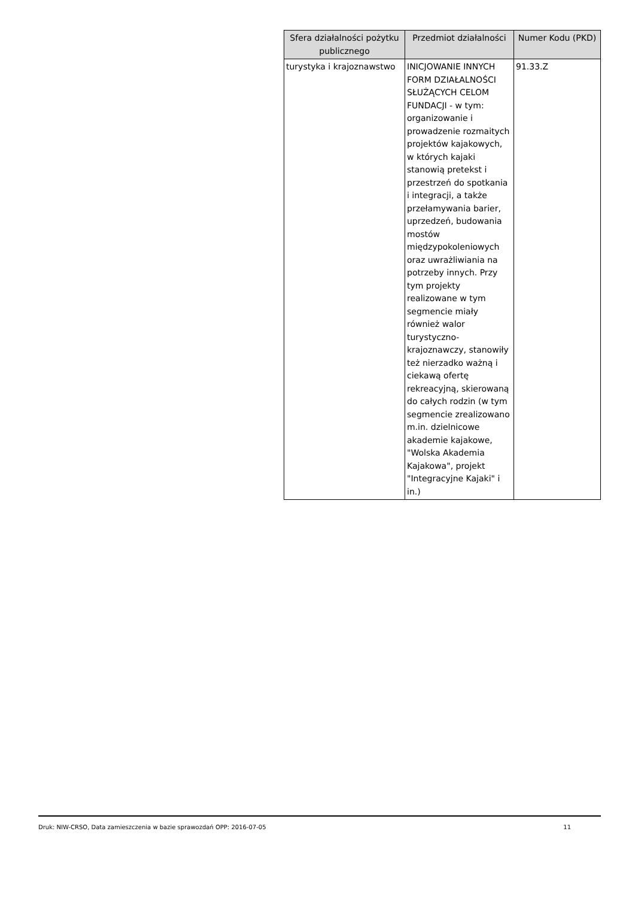| Sfera działalności pożytku publicznego | Przedmiot działalności | Numer Kodu (PKD) |
| --- | --- | --- |
| turystyka i krajoznawstwo | INICJOWANIE INNYCH FORM DZIAŁALNOŚCI SŁUŻĄCYCH CELOM FUNDACJI - w tym: organizowanie i prowadzenie rozmaitych projektów kajakowych, w których kajaki stanowią pretekst i przestrzeń do spotkania i integracji, a także przełamywania barier, uprzedzeń, budowania mostów międzypokoleniowych oraz uwrażliwiania na potrzeby innych. Przy tym projekty realizowane w tym segmencie miały również walor turystyczno-krajoznawczy, stanowiły też nierzadko ważną i ciekawą ofertę rekreacyjną, skierowaną do całych rodzin (w tym segmencie zrealizowano m.in. dzielnicowe akademie kajakowe, "Wolska Akademia Kajakowa", projekt "Integracyjne Kajaki" i in.) | 91.33.Z |
Druk: NIW-CRSO, Data zamieszczenia w bazie sprawozdań OPP: 2016-07-05 11